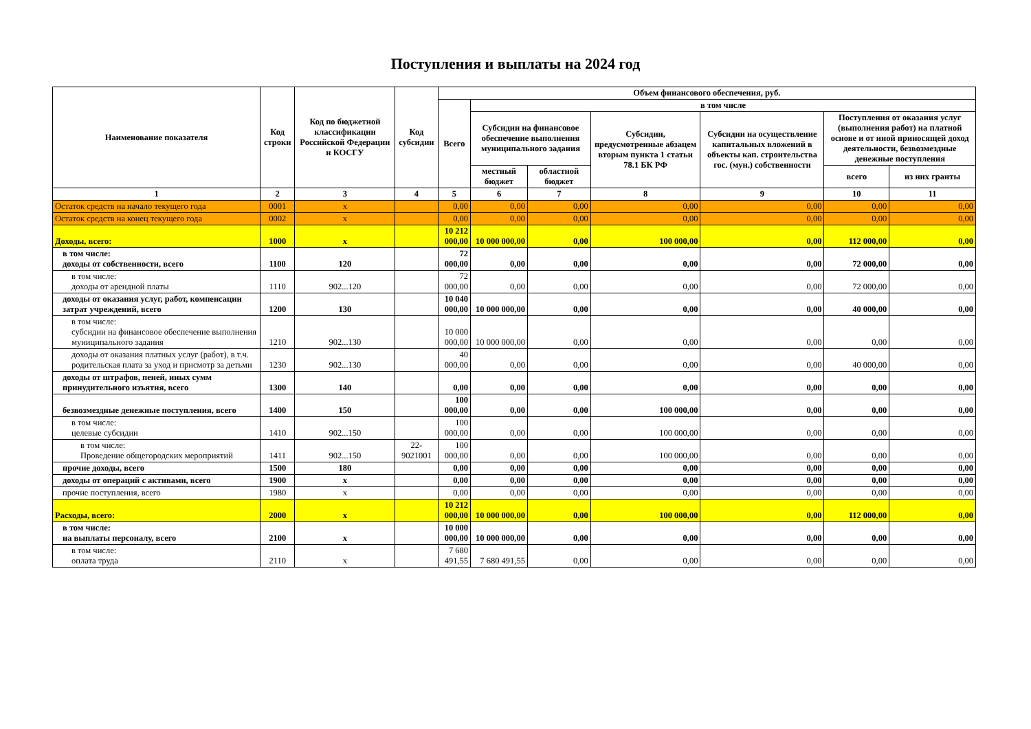Поступления и выплаты на 2024 год
| Наименование показателя | Код строки | Код по бюджетной классификации Российской Федерации и КОСГУ | Код субсидии | Объем финансового обеспечения, руб. | | | | | | |
| --- | --- | --- | --- | --- | --- | --- | --- | --- | --- | --- |
| | | | | Всего | в том числе | | | | | |
| | | | | | Субсидии на финансовое обеспечение выполнения муниципального задания | | Субсидии, предусмотренные абзацем вторым пункта 1 статьи 78.1 БК РФ | Субсидии на осуществление капитальных вложений в объекты кап. строительства гос. (мун.) собственности | Поступления от оказания услуг (выполнения работ) на платной основе и от иной приносящей доход деятельности, безвозмездные денежные поступления | |
| | | | | | местный бюджет | областной бюджет | | | всего | из них гранты |
| 1 | 2 | 3 | 4 | 5 | 6 | 7 | 8 | 9 | 10 | 11 |
| Остаток средств на начало текущего года | 0001 | х | | 0,00 | 0,00 | 0,00 | 0,00 | 0,00 | 0,00 | 0,00 |
| Остаток средств на конец текущего года | 0002 | х | | 0,00 | 0,00 | 0,00 | 0,00 | 0,00 | 0,00 | 0,00 |
| Доходы, всего: | 1000 | х | | 10 212 000,00 | 10 000 000,00 | 0,00 | 100 000,00 | 0,00 | 112 000,00 | 0,00 |
| в том числе: доходы от собственности, всего | 1100 | 120 | | 72 000,00 | 0,00 | 0,00 | 0,00 | 0,00 | 72 000,00 | 0,00 |
| в том числе: доходы от арендной платы | 1110 | 902...120 | | 72 000,00 | 0,00 | 0,00 | 0,00 | 0,00 | 72 000,00 | 0,00 |
| доходы от оказания услуг, работ, компенсации затрат учреждений, всего | 1200 | 130 | | 10 040 000,00 | 10 000 000,00 | 0,00 | 0,00 | 0,00 | 40 000,00 | 0,00 |
| в том числе: субсидии на финансовое обеспечение выполнения муниципального задания | 1210 | 902...130 | | 10 000 000,00 | 10 000 000,00 | 0,00 | 0,00 | 0,00 | 0,00 | 0,00 |
| доходы от оказания платных услуг (работ), в т.ч. родительская плата за уход и присмотр за детьми | 1230 | 902...130 | | 40 000,00 | 0,00 | 0,00 | 0,00 | 0,00 | 40 000,00 | 0,00 |
| доходы от штрафов, пеней, иных сумм принудительного изъятия, всего | 1300 | 140 | | 0,00 | 0,00 | 0,00 | 0,00 | 0,00 | 0,00 | 0,00 |
| безвозмездные денежные поступления, всего | 1400 | 150 | | 100 000,00 | 0,00 | 0,00 | 100 000,00 | 0,00 | 0,00 | 0,00 |
| в том числе: целевые субсидии | 1410 | 902...150 | | 100 000,00 | 0,00 | 0,00 | 100 000,00 | 0,00 | 0,00 | 0,00 |
| в том числе: Проведение общегородских мероприятий | 1411 | 902...150 | 22-9021001 | 100 000,00 | 0,00 | 0,00 | 100 000,00 | 0,00 | 0,00 | 0,00 |
| прочие доходы, всего | 1500 | 180 | | 0,00 | 0,00 | 0,00 | 0,00 | 0,00 | 0,00 | 0,00 |
| доходы от операций с активами, всего | 1900 | х | | 0,00 | 0,00 | 0,00 | 0,00 | 0,00 | 0,00 | 0,00 |
| прочие поступления, всего | 1980 | х | | 0,00 | 0,00 | 0,00 | 0,00 | 0,00 | 0,00 | 0,00 |
| Расходы, всего: | 2000 | х | | 10 212 000,00 | 10 000 000,00 | 0,00 | 100 000,00 | 0,00 | 112 000,00 | 0,00 |
| в том числе: на выплаты персоналу, всего | 2100 | х | | 10 000 000,00 | 10 000 000,00 | 0,00 | 0,00 | 0,00 | 0,00 | 0,00 |
| в том числе: оплата труда | 2110 | х | | 7 680 491,55 | 7 680 491,55 | 0,00 | 0,00 | 0,00 | 0,00 | 0,00 |